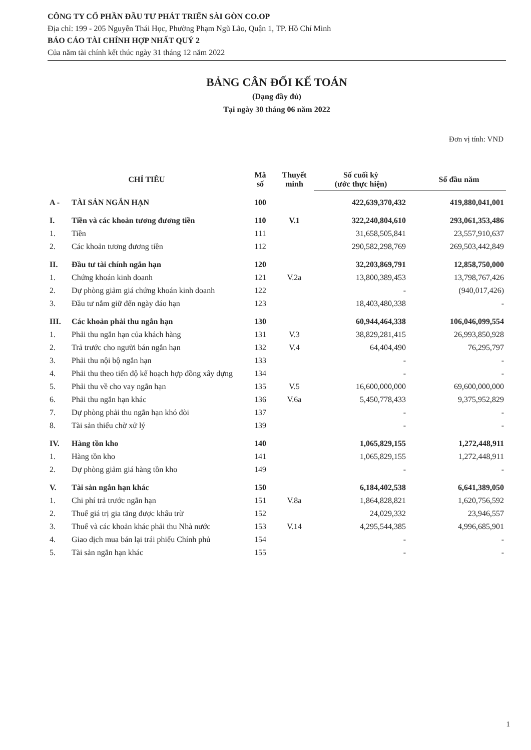CÔNG TY CỔ PHẦN ĐẦU TƯ PHÁT TRIỂN SÀI GÒN CO.OP
Địa chỉ: 199 - 205 Nguyễn Thái Học, Phường Phạm Ngũ Lão, Quận 1, TP. Hồ Chí Minh
BÁO CÁO TÀI CHÍNH HỢP NHẤT QUÝ 2
Của năm tài chính kết thúc ngày 31 tháng 12 năm 2022
BẢNG CÂN ĐỐI KẾ TOÁN
(Dạng đầy đủ)
Tại ngày 30 tháng 06 năm 2022
Đơn vị tính: VND
| CHỈ TIÊU | | Mã số | Thuyết minh | Số cuối kỳ (ước thực hiện) | Số đầu năm |
| --- | --- | --- | --- | --- | --- |
| A - | TÀI SẢN NGẮN HẠN | 100 | | 422,639,370,432 | 419,880,041,001 |
| I. | Tiền và các khoản tương đương tiền | 110 | V.1 | 322,240,804,610 | 293,061,353,486 |
| 1. | Tiền | 111 | | 31,658,505,841 | 23,557,910,637 |
| 2. | Các khoản tương đương tiền | 112 | | 290,582,298,769 | 269,503,442,849 |
| II. | Đầu tư tài chính ngắn hạn | 120 | | 32,203,869,791 | 12,858,750,000 |
| 1. | Chứng khoán kinh doanh | 121 | V.2a | 13,800,389,453 | 13,798,767,426 |
| 2. | Dự phòng giảm giá chứng khoán kinh doanh | 122 | | - | (940,017,426) |
| 3. | Đầu tư nắm giữ đến ngày đáo hạn | 123 | | 18,403,480,338 | - |
| III. | Các khoản phải thu ngắn hạn | 130 | | 60,944,464,338 | 106,046,099,554 |
| 1. | Phải thu ngắn hạn của khách hàng | 131 | V.3 | 38,829,281,415 | 26,993,850,928 |
| 2. | Trả trước cho người bán ngắn hạn | 132 | V.4 | 64,404,490 | 76,295,797 |
| 3. | Phải thu nội bộ ngắn hạn | 133 | | - | - |
| 4. | Phải thu theo tiến độ kế hoạch hợp đồng xây dựng | 134 | | - | - |
| 5. | Phải thu về cho vay ngắn hạn | 135 | V.5 | 16,600,000,000 | 69,600,000,000 |
| 6. | Phải thu ngắn hạn khác | 136 | V.6a | 5,450,778,433 | 9,375,952,829 |
| 7. | Dự phòng phải thu ngắn hạn khó đòi | 137 | | - | - |
| 8. | Tài sản thiếu chờ xử lý | 139 | | - | - |
| IV. | Hàng tồn kho | 140 | | 1,065,829,155 | 1,272,448,911 |
| 1. | Hàng tồn kho | 141 | | 1,065,829,155 | 1,272,448,911 |
| 2. | Dự phòng giảm giá hàng tồn kho | 149 | | - | - |
| V. | Tài sản ngắn hạn khác | 150 | | 6,184,402,538 | 6,641,389,050 |
| 1. | Chi phí trả trước ngắn hạn | 151 | V.8a | 1,864,828,821 | 1,620,756,592 |
| 2. | Thuế giá trị gia tăng được khấu trừ | 152 | | 24,029,332 | 23,946,557 |
| 3. | Thuế và các khoản khác phải thu Nhà nước | 153 | V.14 | 4,295,544,385 | 4,996,685,901 |
| 4. | Giao dịch mua bán lại trái phiếu Chính phủ | 154 | | - | - |
| 5. | Tài sản ngắn hạn khác | 155 | | - | - |
1